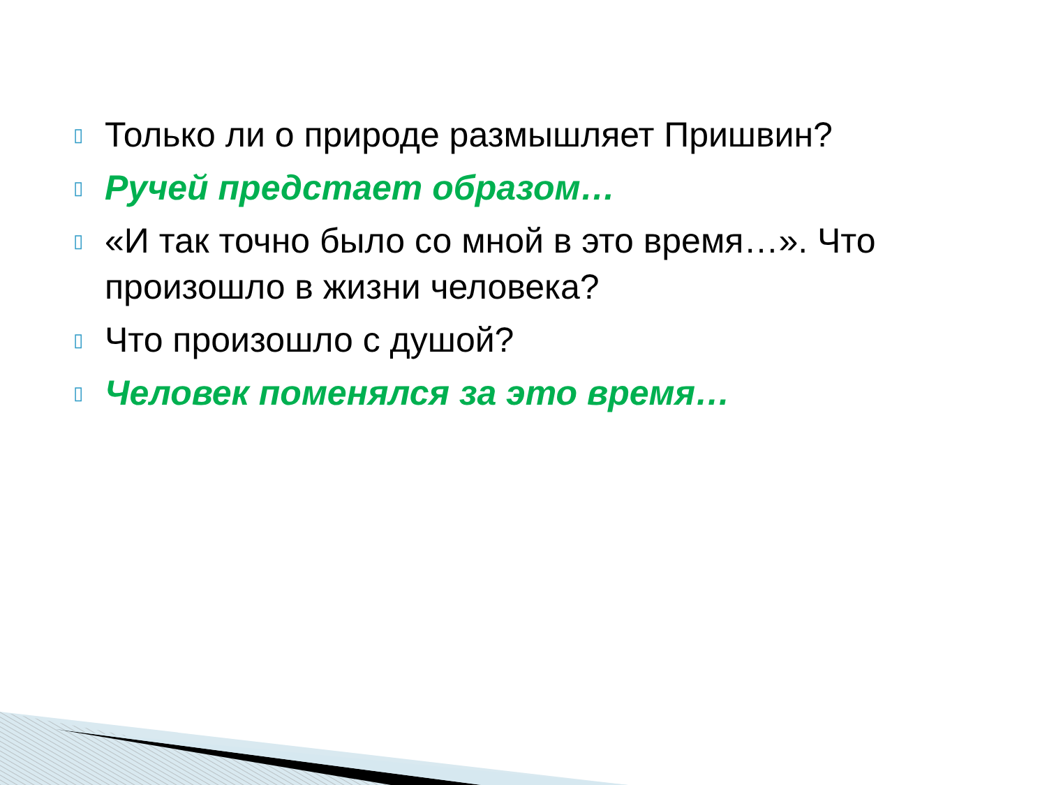▯ Только ли о природе размышляет Пришвин?
▯ Ручей предстает образом…
▯ «И так точно было со мной в это время…». Что произошло в жизни человека?
▯ Что произошло с душой?
▯ Человек поменялся за это время…